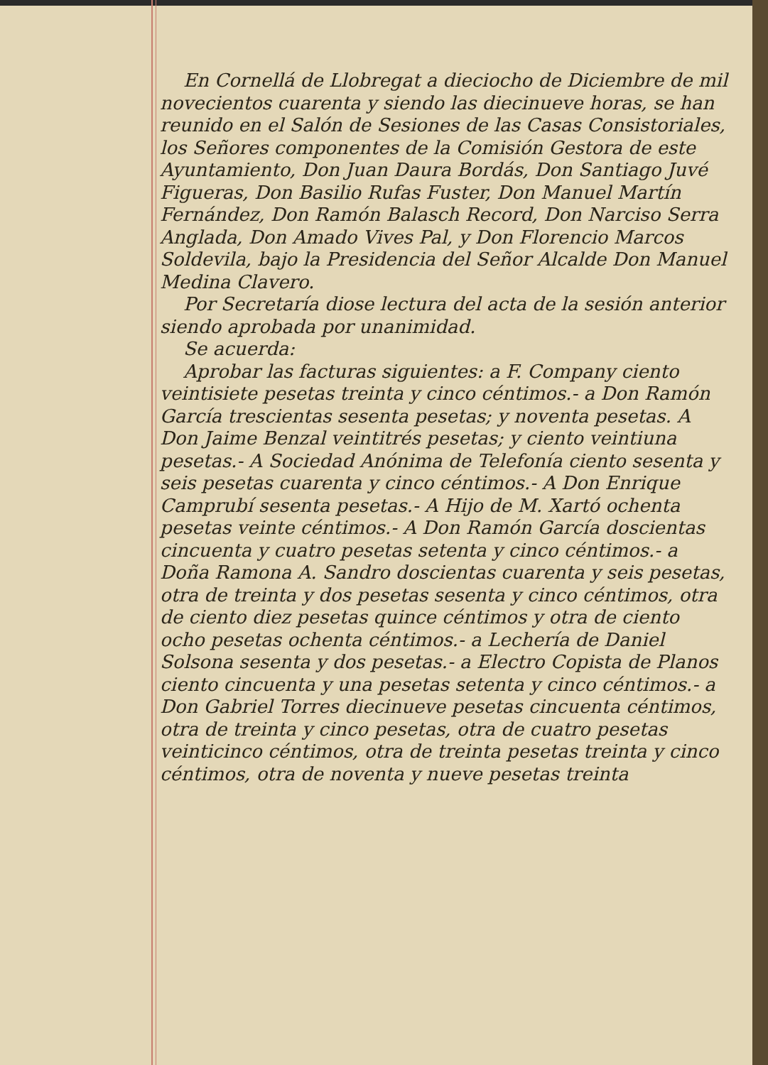En Cornellá de Llobregat a dieciocho de Diciembre de mil novecientos cuarenta y siendo las diecinueve horas, se han reunido en el Salón de Sesiones de las Casas Consistoriales, los Señores componentes de la Comisión Gestora de este Ayuntamiento, Don Juan Daura Bordás, Don Santiago Juvé Figueras, Don Basilio Rufas Fuster, Don Manuel Martín Fernández, Don Ramón Balasch Record, Don Narciso Serra Anglada, Don Amado Vives Pal, y Don Florencio Marcos Soldevila, bajo la Presidencia del Señor Alcalde Don Manuel Medina Clavero.
Por Secretaría diose lectura del acta de la sesión anterior siendo aprobada por unanimidad.
Se acuerda:
Aprobar las facturas siguientes: a F. Company ciento veintisiete pesetas treinta y cinco céntimos.- a Don Ramón García trescientas sesenta pesetas; y noventa pesetas. A Don Jaime Benzal veintitrés pesetas; y ciento veintiuna pesetas.- A Sociedad Anónima de Telefonía ciento sesenta y seis pesetas cuarenta y cinco céntimos.- A Don Enrique Camprubí sesenta pesetas.- A Hijo de M. Xartó ochenta pesetas veinte céntimos.- A Don Ramón García doscientas cincuenta y cuatro pesetas setenta y cinco céntimos.- a Doña Ramona A. Sandro doscientas cuarenta y seis pesetas, otra de treinta y dos pesetas sesenta y cinco céntimos, otra de ciento diez pesetas quince céntimos y otra de ciento ocho pesetas ochenta céntimos.- a Lechería de Daniel Solsona sesenta y dos pesetas.- a Electro Copista de Planos ciento cincuenta y una pesetas setenta y cinco céntimos.- a Don Gabriel Torres diecinueve pesetas cincuenta céntimos, otra de treinta y cinco pesetas, otra de cuatro pesetas veinticinco céntimos, otra de treinta pesetas treinta y cinco céntimos, otra de noventa y nueve pesetas treinta